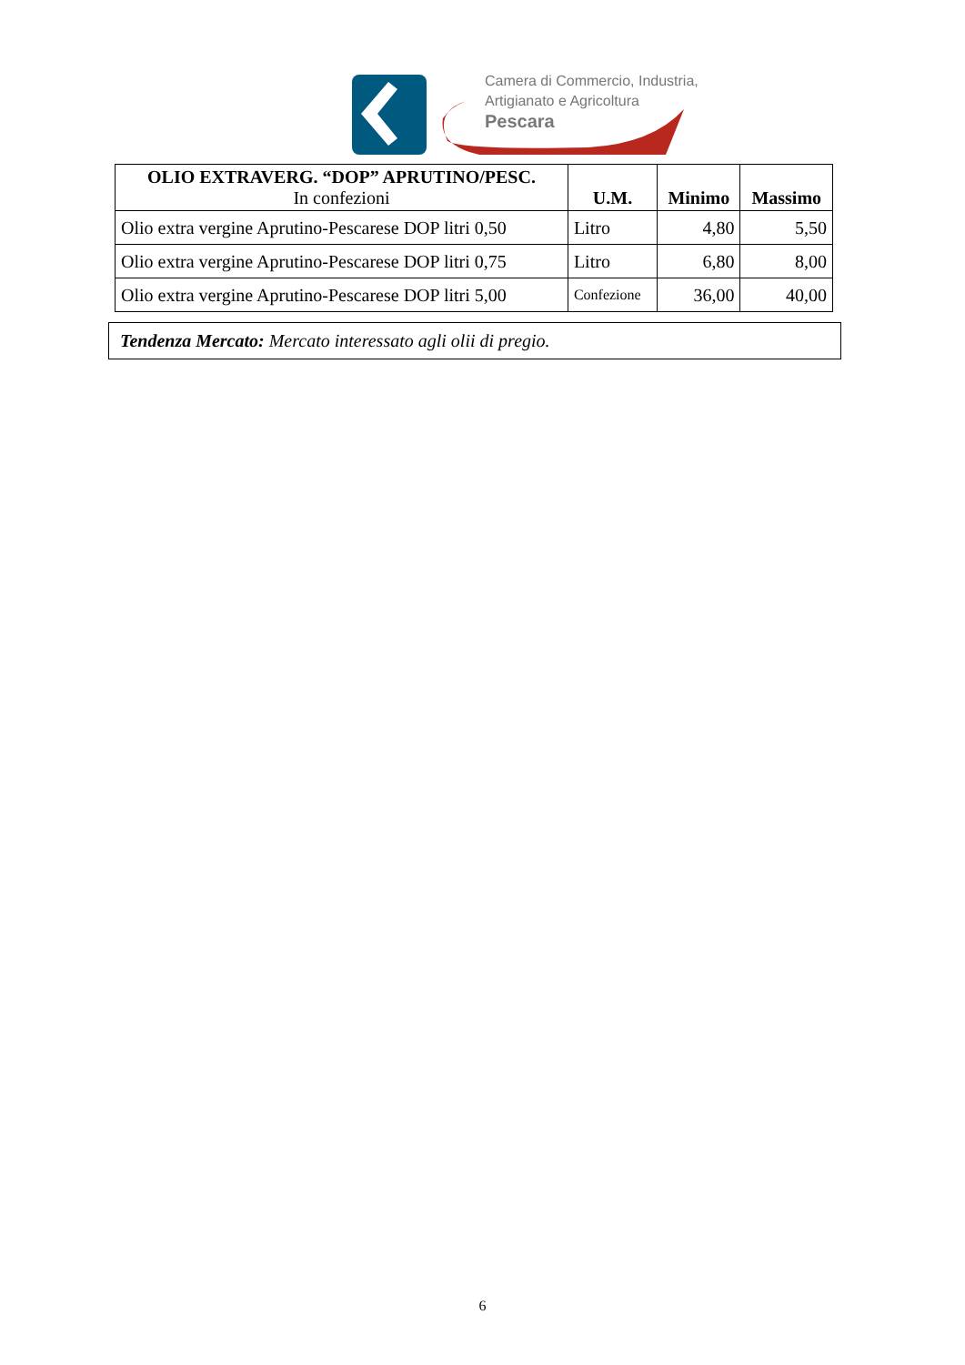Camera di Commercio, Industria,
Artigianato e Agricoltura
Pescara
| OLIO EXTRAVERG. “DOP” APRUTINO/PESC. In confezioni | U.M. | Minimo | Massimo |
| --- | --- | --- | --- |
| Olio extra vergine Aprutino-Pescarese DOP litri 0,50 | Litro | 4,80 | 5,50 |
| Olio extra vergine Aprutino-Pescarese DOP litri 0,75 | Litro | 6,80 | 8,00 |
| Olio extra vergine Aprutino-Pescarese DOP litri 5,00 | Confezione | 36,00 | 40,00 |
Tendenza Mercato: Mercato interessato agli olii di pregio.
6